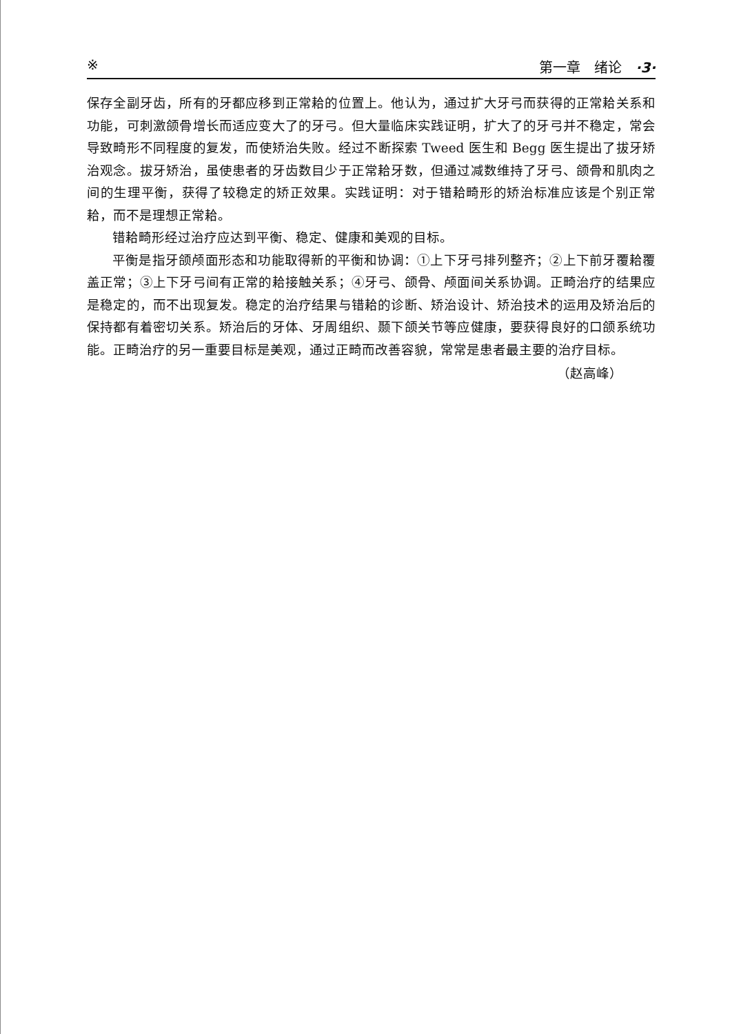※ 第一章　绪论　·3·
保存全副牙齿，所有的牙都应移到正常耠的位置上。他认为，通过扩大牙弓而获得的正常耠关系和功能，可刺激颌骨增长而适应变大了的牙弓。但大量临床实践证明，扩大了的牙弓并不稳定，常会导致畸形不同程度的复发，而使矫治失败。经过不断探索 Tweed 医生和 Begg 医生提出了拔牙矫治观念。拔牙矫治，虽使患者的牙齿数目少于正常耠牙数，但通过减数维持了牙弓、颌骨和肌肉之间的生理平衡，获得了较稳定的矫正效果。实践证明：对于错耠畸形的矫治标准应该是个别正常耠，而不是理想正常耠。
错耠畸形经过治疗应达到平衡、稳定、健康和美观的目标。
平衡是指牙颌颅面形态和功能取得新的平衡和协调：①上下牙弓排列整齐；②上下前牙覆耠覆盖正常；③上下牙弓间有正常的耠接触关系；④牙弓、颌骨、颅面间关系协调。正畸治疗的结果应是稳定的，而不出现复发。稳定的治疗结果与错耠的诊断、矫治设计、矫治技术的运用及矫治后的保持都有着密切关系。矫治后的牙体、牙周组织、颞下颌关节等应健康，要获得良好的口颌系统功能。正畸治疗的另一重要目标是美观，通过正畸而改善容貌，常常是患者最主要的治疗目标。
（赵高峰）